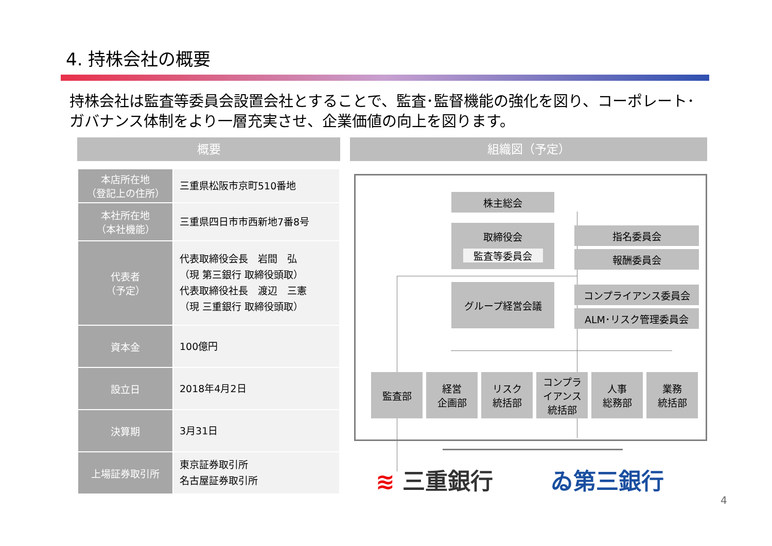4. 持株会社の概要
持株会社は監査等委員会設置会社とすることで、監査･監督機能の強化を図り、コーポレート･ガバナンス体制をより一層充実させ、企業価値の向上を図ります。
概要 組織図（予定）
| 本店所在地 （登記上の住所） | 三重県松阪市京町510番地 |
| 本社所在地 （本社機能） | 三重県四日市市西新地7番8号 |
| 代表者 （予定） | 代表取締役会長 岩間 弘 （現 第三銀行 取締役頭取） 代表取締役社長 渡辺 三憲 （現 三重銀行 取締役頭取） |
| 資本金 | 100億円 |
| 設立日 | 2018年4月2日 |
| 決算期 | 3月31日 |
| 上場証券取引所 | 東京証券取引所 名古屋証券取引所 |
株主総会
取締役会
監査等委員会
指名委員会
報酬委員会
グループ経営会議 コンプライアンス委員会
ALM･リスク管理委員会
監査部
経営
企画部
リスク
統括部
コンプラ
イアンス
統括部
人事
総務部
業務
統括部
≋ 三重銀行 ゐ第三銀行
4